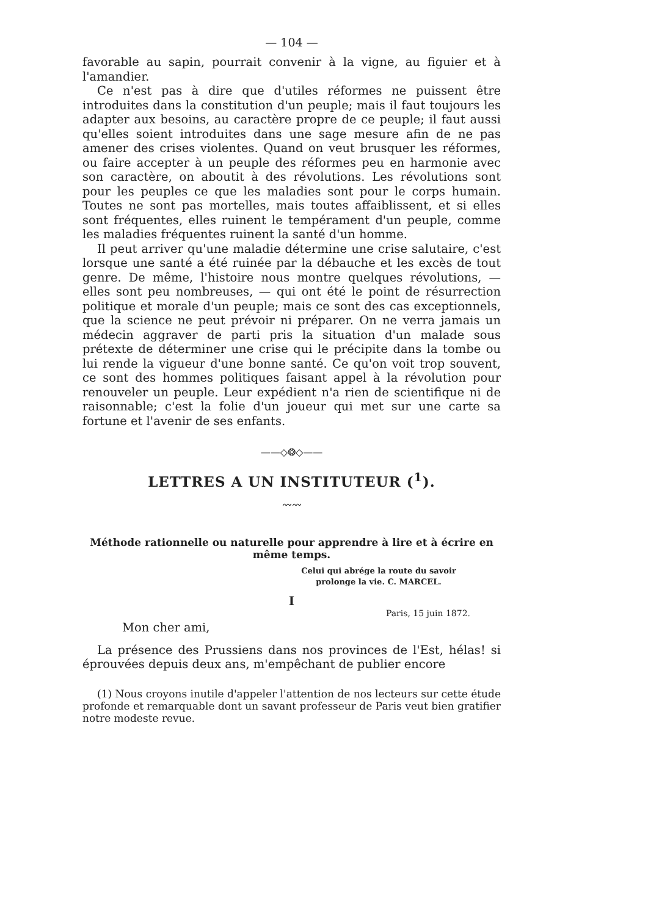— 104 —
favorable au sapin, pourrait convenir à la vigne, au figuier et à l'amandier.
Ce n'est pas à dire que d'utiles réformes ne puissent être introduites dans la constitution d'un peuple; mais il faut toujours les adapter aux besoins, au caractère propre de ce peuple; il faut aussi qu'elles soient introduites dans une sage mesure afin de ne pas amener des crises violentes. Quand on veut brusquer les réformes, ou faire accepter à un peuple des réformes peu en harmonie avec son caractère, on aboutit à des révolutions. Les révolutions sont pour les peuples ce que les maladies sont pour le corps humain. Toutes ne sont pas mortelles, mais toutes affaiblissent, et si elles sont fréquentes, elles ruinent le tempérament d'un peuple, comme les maladies fréquentes ruinent la santé d'un homme.
Il peut arriver qu'une maladie détermine une crise salutaire, c'est lorsque une santé a été ruinée par la débauche et les excès de tout genre. De même, l'histoire nous montre quelques révolutions, — elles sont peu nombreuses, — qui ont été le point de résurrection politique et morale d'un peuple; mais ce sont des cas exceptionnels, que la science ne peut prévoir ni préparer. On ne verra jamais un médecin aggraver de parti pris la situation d'un malade sous prétexte de déterminer une crise qui le précipite dans la tombe ou lui rende la vigueur d'une bonne santé. Ce qu'on voit trop souvent, ce sont des hommes politiques faisant appel à la révolution pour renouveler un peuple. Leur expédient n'a rien de scientifique ni de raisonnable; c'est la folie d'un joueur qui met sur une carte sa fortune et l'avenir de ses enfants.
——◇❂◇——
LETTRES A UN INSTITUTEUR (<sup>1</sup>).
〰〰
Méthode rationnelle ou naturelle pour apprendre à lire et à écrire en même temps.
Celui qui abrége la route du savoir prolonge la vie. C. MARCEL.
I
Paris, 15 juin 1872.
Mon cher ami,
La présence des Prussiens dans nos provinces de l'Est, hélas! si éprouvées depuis deux ans, m'empêchant de publier encore
(1) Nous croyons inutile d'appeler l'attention de nos lecteurs sur cette étude profonde et remarquable dont un savant professeur de Paris veut bien gratifier notre modeste revue.